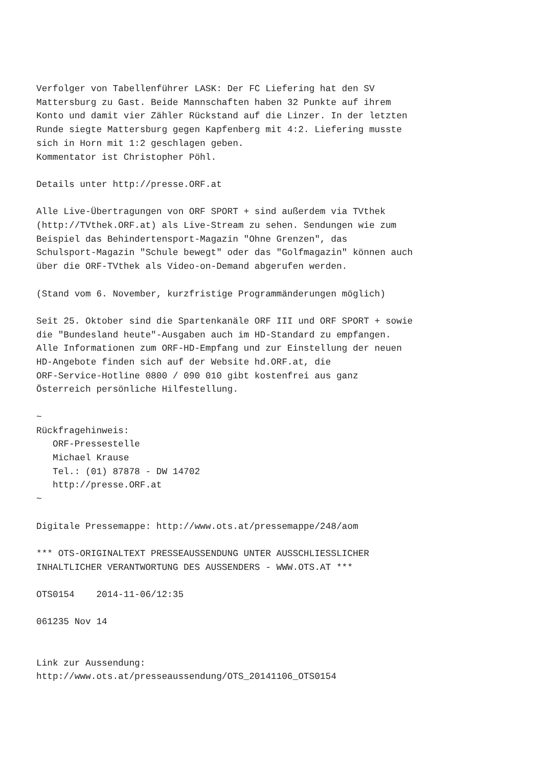Verfolger von Tabellenführer LASK: Der FC Liefering hat den SV
Mattersburg zu Gast. Beide Mannschaften haben 32 Punkte auf ihrem
Konto und damit vier Zähler Rückstand auf die Linzer. In der letzten
Runde siegte Mattersburg gegen Kapfenberg mit 4:2. Liefering musste
sich in Horn mit 1:2 geschlagen geben.
Kommentator ist Christopher Pöhl.

Details unter http://presse.ORF.at

Alle Live-Übertragungen von ORF SPORT + sind außerdem via TVthek
(http://TVthek.ORF.at) als Live-Stream zu sehen. Sendungen wie zum
Beispiel das Behindertensport-Magazin "Ohne Grenzen", das
Schulsport-Magazin "Schule bewegt" oder das "Golfmagazin" können auch
über die ORF-TVthek als Video-on-Demand abgerufen werden.

(Stand vom 6. November, kurzfristige Programmänderungen möglich)

Seit 25. Oktober sind die Spartenkanäle ORF III und ORF SPORT + sowie
die "Bundesland heute"-Ausgaben auch im HD-Standard zu empfangen.
Alle Informationen zum ORF-HD-Empfang und zur Einstellung der neuen
HD-Angebote finden sich auf der Website hd.ORF.at, die
ORF-Service-Hotline 0800 / 090 010 gibt kostenfrei aus ganz
Österreich persönliche Hilfestellung.

~
Rückfragehinweis:
   ORF-Pressestelle
   Michael Krause
   Tel.: (01) 87878 - DW 14702
   http://presse.ORF.at
~

Digitale Pressemappe: http://www.ots.at/pressemappe/248/aom

*** OTS-ORIGINALTEXT PRESSEAUSSENDUNG UNTER AUSSCHLIESSLICHER
INHALTLICHER VERANTWORTUNG DES AUSSENDERS - WWW.OTS.AT ***

OTS0154    2014-11-06/12:35

061235 Nov 14


Link zur Aussendung:
http://www.ots.at/presseaussendung/OTS_20141106_OTS0154